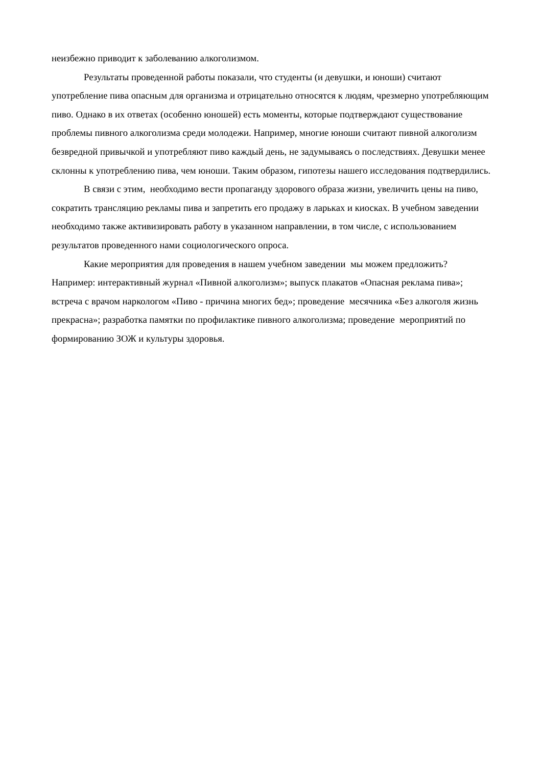неизбежно приводит к заболеванию алкоголизмом.
Результаты проведенной работы показали, что студенты (и девушки, и юноши) считают употребление пива опасным для организма и отрицательно относятся к людям, чрезмерно употребляющим пиво. Однако в их ответах (особенно юношей) есть моменты, которые подтверждают существование проблемы пивного алкоголизма среди молодежи. Например, многие юноши считают пивной алкоголизм безвредной привычкой и употребляют пиво каждый день, не задумываясь о последствиях. Девушки менее склонны к употреблению пива, чем юноши. Таким образом, гипотезы нашего исследования подтвердились.
В связи с этим, необходимо вести пропаганду здорового образа жизни, увеличить цены на пиво, сократить трансляцию рекламы пива и запретить его продажу в ларьках и киосках. В учебном заведении необходимо также активизировать работу в указанном направлении, в том числе, с использованием результатов проведенного нами социологического опроса.
Какие мероприятия для проведения в нашем учебном заведении мы можем предложить? Например: интерактивный журнал «Пивной алкоголизм»; выпуск плакатов «Опасная реклама пива»; встреча с врачом наркологом «Пиво - причина многих бед»; проведение месячника «Без алкоголя жизнь прекрасна»; разработка памятки по профилактике пивного алкоголизма; проведение мероприятий по формированию ЗОЖ и культуры здоровья.